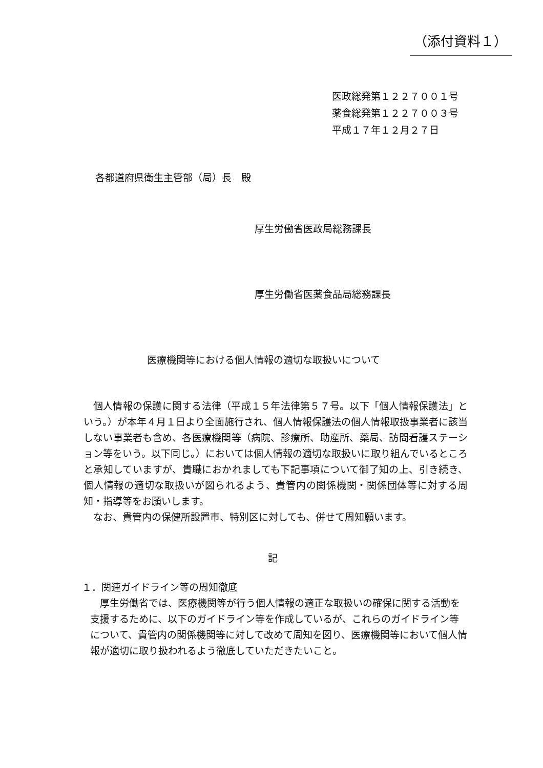（添付資料１）
医政総発第１２２７００１号
薬食総発第１２２７００３号
平成１７年１２月２７日
各都道府県衛生主管部（局）長　殿
厚生労働省医政局総務課長
厚生労働省医薬食品局総務課長
医療機関等における個人情報の適切な取扱いについて
個人情報の保護に関する法律（平成１５年法律第５７号。以下「個人情報保護法」という。）が本年４月１日より全面施行され、個人情報保護法の個人情報取扱事業者に該当しない事業者も含め、各医療機関等（病院、診療所、助産所、薬局、訪問看護ステーション等をいう。以下同じ。）においては個人情報の適切な取扱いに取り組んでいるところと承知していますが、貴職におかれましても下記事項について御了知の上、引き続き、個人情報の適切な取扱いが図られるよう、貴管内の関係機関・関係団体等に対する周知・指導等をお願いします。
なお、貴管内の保健所設置市、特別区に対しても、併せて周知願います。
記
１．関連ガイドライン等の周知徹底
厚生労働省では、医療機関等が行う個人情報の適正な取扱いの確保に関する活動を支援するために、以下のガイドライン等を作成しているが、これらのガイドライン等について、貴管内の関係機関等に対して改めて周知を図り、医療機関等において個人情報が適切に取り扱われるよう徹底していただきたいこと。